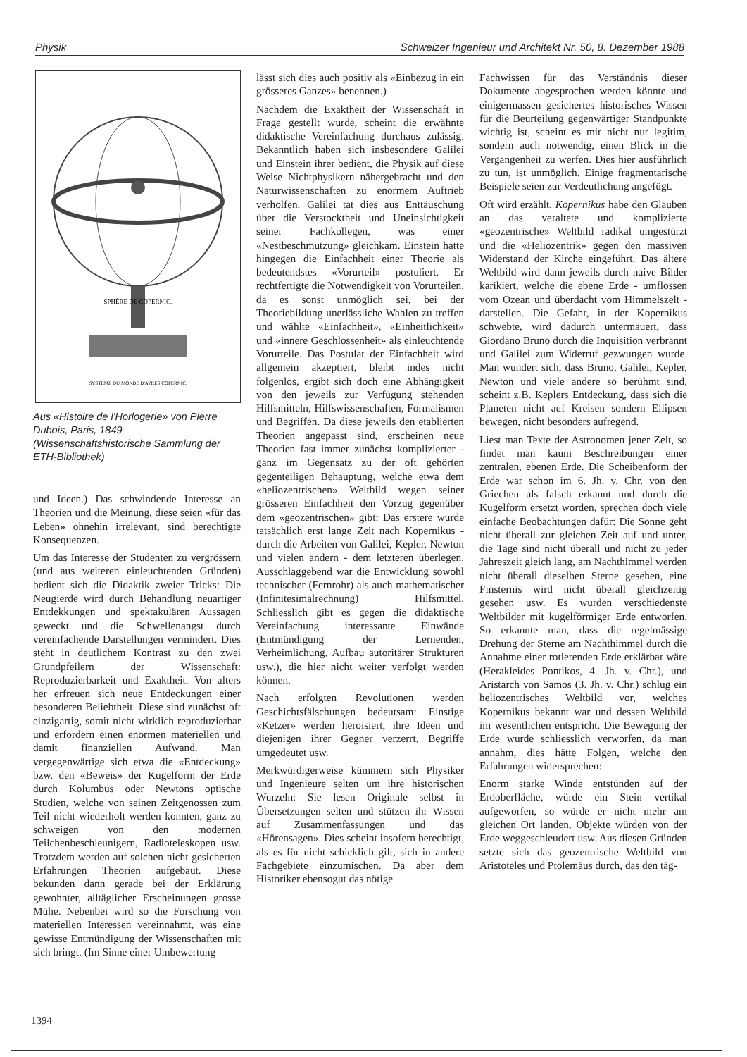Physik Schweizer Ingenieur und Architekt Nr. 50, 8. Dezember 1988
SPHÈRE DE COPERNIC.
SYSTÈME DU MONDE D'APRÈS COPERNIC.
Aus «Histoire de l'Horlogerie» von Pierre Dubois, Paris, 1849 (Wissenschaftshistorische Sammlung der ETH-Bibliothek)
und Ideen.) Das schwindende Interesse an Theorien und die Meinung, diese seien «für das Leben» ohnehin irrelevant, sind berechtigte Konsequenzen.
Um das Interesse der Studenten zu vergrössern (und aus weiteren einleuchtenden Gründen) bedient sich die Didaktik zweier Tricks: Die Neugierde wird durch Behandlung neuartiger Entdekkungen und spektakulären Aussagen geweckt und die Schwellenangst durch vereinfachende Darstellungen vermindert. Dies steht in deutlichem Kontrast zu den zwei Grundpfeilern der Wissenschaft: Reproduzierbarkeit und Exaktheit. Von alters her erfreuen sich neue Entdeckungen einer besonderen Beliebtheit. Diese sind zunächst oft einzigartig, somit nicht wirklich reproduzierbar und erfordern einen enormen materiellen und damit finanziellen Aufwand. Man vergegenwärtige sich etwa die «Entdeckung» bzw. den «Beweis» der Kugelform der Erde durch Kolumbus oder Newtons optische Studien, welche von seinen Zeitgenossen zum Teil nicht wiederholt werden konnten, ganz zu schweigen von den modernen Teilchenbeschleunigern, Radioteleskopen usw. Trotzdem werden auf solchen nicht gesicherten Erfahrungen Theorien aufgebaut. Diese bekunden dann gerade bei der Erklärung gewohnter, alltäglicher Erscheinungen grosse Mühe. Nebenbei wird so die Forschung von materiellen Interessen vereinnahmt, was eine gewisse Entmündigung der Wissenschaften mit sich bringt. (Im Sinne einer Umbewertung
lässt sich dies auch positiv als «Einbezug in ein grösseres Ganzes» benennen.)
Nachdem die Exaktheit der Wissenschaft in Frage gestellt wurde, scheint die erwähnte didaktische Vereinfachung durchaus zulässig. Bekanntlich haben sich insbesondere Galilei und Einstein ihrer bedient, die Physik auf diese Weise Nichtphysikern nähergebracht und den Naturwissenschaften zu enormem Auftrieb verholfen. Galilei tat dies aus Enttäuschung über die Verstocktheit und Uneinsichtigkeit seiner Fachkollegen, was einer «Nestbeschmutzung» gleichkam. Einstein hatte hingegen die Einfachheit einer Theorie als bedeutendstes «Vorurteil» postuliert. Er rechtfertigte die Notwendigkeit von Vorurteilen, da es sonst unmöglich sei, bei der Theoriebildung unerlässliche Wahlen zu treffen und wählte «Einfachheit», «Einheitlichkeit» und «innere Geschlossenheit» als einleuchtende Vorurteile. Das Postulat der Einfachheit wird allgemein akzeptiert, bleibt indes nicht folgenlos, ergibt sich doch eine Abhängigkeit von den jeweils zur Verfügung stehenden Hilfsmitteln, Hilfswissenschaften, Formalismen und Begriffen. Da diese jeweils den etablierten Theorien angepasst sind, erscheinen neue Theorien fast immer zunächst komplizierter - ganz im Gegensatz zu der oft gehörten gegenteiligen Behauptung, welche etwa dem «heliozentrischen» Weltbild wegen seiner grösseren Einfachheit den Vorzug gegenüber dem «geozentrischen» gibt: Das erstere wurde tatsächlich erst lange Zeit nach Kopernikus - durch die Arbeiten von Galilei, Kepler, Newton und vielen andern - dem letzteren überlegen. Ausschlaggebend war die Entwicklung sowohl technischer (Fernrohr) als auch mathematischer (Infinitesimalrechnung) Hilfsmittel. Schliesslich gibt es gegen die didaktische Vereinfachung interessante Einwände (Entmündigung der Lernenden, Verheimlichung, Aufbau autoritärer Strukturen usw.), die hier nicht weiter verfolgt werden können.
Nach erfolgten Revolutionen werden Geschichtsfälschungen bedeutsam: Einstige «Ketzer» werden heroisiert, ihre Ideen und diejenigen ihrer Gegner verzerrt, Begriffe umgedeutet usw.
Merkwürdigerweise kümmern sich Physiker und Ingenieure selten um ihre historischen Wurzeln: Sie lesen Originale selbst in Übersetzungen selten und stützen ihr Wissen auf Zusammenfassungen und das «Hörensagen». Dies scheint insofern berechtigt, als es für nicht schicklich gilt, sich in andere Fachgebiete einzumischen. Da aber dem Historiker ebensogut das nötige
Fachwissen für das Verständnis dieser Dokumente abgesprochen werden könnte und einigermassen gesichertes historisches Wissen für die Beurteilung gegenwärtiger Standpunkte wichtig ist, scheint es mir nicht nur legitim, sondern auch notwendig, einen Blick in die Vergangenheit zu werfen. Dies hier ausführlich zu tun, ist unmöglich. Einige fragmentarische Beispiele seien zur Verdeutlichung angefügt.
Oft wird erzählt, Kopernikus habe den Glauben an das veraltete und komplizierte «geozentrische» Weltbild radikal umgestürzt und die «Heliozentrik» gegen den massiven Widerstand der Kirche eingeführt. Das ältere Weltbild wird dann jeweils durch naive Bilder karikiert, welche die ebene Erde - umflossen vom Ozean und überdacht vom Himmelszelt - darstellen. Die Gefahr, in der Kopernikus schwebte, wird dadurch untermauert, dass Giordano Bruno durch die Inquisition verbrannt und Galilei zum Widerruf gezwungen wurde. Man wundert sich, dass Bruno, Galilei, Kepler, Newton und viele andere so berühmt sind, scheint z.B. Keplers Entdeckung, dass sich die Planeten nicht auf Kreisen sondern Ellipsen bewegen, nicht besonders aufregend.
Liest man Texte der Astronomen jener Zeit, so findet man kaum Beschreibungen einer zentralen, ebenen Erde. Die Scheibenform der Erde war schon im 6. Jh. v. Chr. von den Griechen als falsch erkannt und durch die Kugelform ersetzt worden, sprechen doch viele einfache Beobachtungen dafür: Die Sonne geht nicht überall zur gleichen Zeit auf und unter, die Tage sind nicht überall und nicht zu jeder Jahreszeit gleich lang, am Nachthimmel werden nicht überall dieselben Sterne gesehen, eine Finsternis wird nicht überall gleichzeitig gesehen usw. Es wurden verschiedenste Weltbilder mit kugelförmiger Erde entworfen. So erkannte man, dass die regelmässige Drehung der Sterne am Nachthimmel durch die Annahme einer rotierenden Erde erklärbar wäre (Herakleides Pontikos, 4. Jh. v. Chr.), und Aristarch von Samos (3. Jh. v. Chr.) schlug ein heliozentrisches Weltbild vor, welches Kopernikus bekannt war und dessen Weltbild im wesentlichen entspricht. Die Bewegung der Erde wurde schliesslich verworfen, da man annahm, dies hätte Folgen, welche den Erfahrungen widersprechen:
Enorm starke Winde entstünden auf der Erdoberfläche, würde ein Stein vertikal aufgeworfen, so würde er nicht mehr am gleichen Ort landen, Objekte würden von der Erde weggeschleudert usw. Aus diesen Gründen setzte sich das geozentrische Weltbild von Aristoteles und Ptolemäus durch, das den täg-
1394